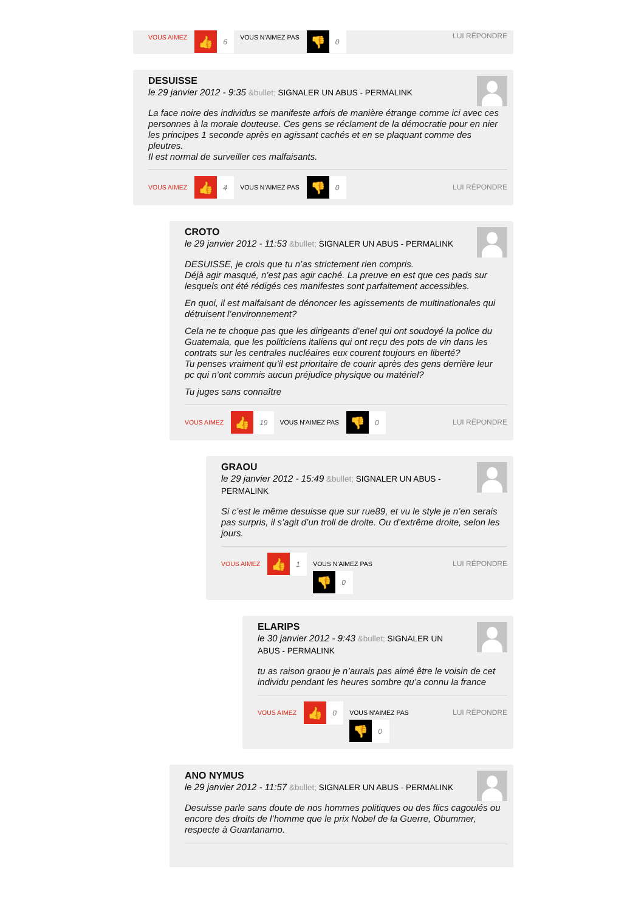VOUS AIMEZ 👍 6 VOUS N'AIMEZ PAS 👎 0 LUI RÉPONDRE
DESUISSE
le 29 janvier 2012 - 9:35 &bullet; SIGNALER UN ABUS - PERMALINK
La face noire des individus se manifeste arfois de manière étrange comme ici avec ces personnes à la morale douteuse. Ces gens se réclament de la démocratie pour en nier les principes 1 seconde après en agissant cachés et en se plaquant comme des pleutres.
Il est normal de surveiller ces malfaisants.
VOUS AIMEZ 👍 4 VOUS N'AIMEZ PAS 👎 0 LUI RÉPONDRE
CROTO
le 29 janvier 2012 - 11:53 &bullet; SIGNALER UN ABUS - PERMALINK
DESUISSE, je crois que tu n’as strictement rien compris.
Déjà agir masqué, n’est pas agir caché. La preuve en est que ces pads sur lesquels ont été rédigés ces manifestes sont parfaitement accessibles.
En quoi, il est malfaisant de dénoncer les agissements de multinationales qui détruisent l’environnement?
Cela ne te choque pas que les dirigeants d’enel qui ont soudoyé la police du Guatemala, que les politiciens italiens qui ont reçu des pots de vin dans les contrats sur les centrales nucléaires eux courent toujours en liberté?
Tu penses vraiment qu’il est prioritaire de courir après des gens derrière leur pc qui n’ont commis aucun préjudice physique ou matériel?
Tu juges sans connaître
VOUS AIMEZ 👍 19 VOUS N'AIMEZ PAS 👎 0 LUI RÉPONDRE
GRAOU
le 29 janvier 2012 - 15:49 &bullet; SIGNALER UN ABUS - PERMALINK
Si c’est le même desuisse que sur rue89, et vu le style je n’en serais pas surpris, il s’agit d’un troll de droite. Ou d’extrême droite, selon les jours.
VOUS AIMEZ 👍 1 VOUS N'AIMEZ PAS
👎 0 LUI RÉPONDRE
ELARIPS
le 30 janvier 2012 - 9:43 &bullet; SIGNALER UN ABUS - PERMALINK
tu as raison graou je n’aurais pas aimé être le voisin de cet individu pendant les heures sombre qu’a connu la france
VOUS AIMEZ 👍 0 VOUS N'AIMEZ PAS
👎 0 LUI RÉPONDRE
ANO NYMUS
le 29 janvier 2012 - 11:57 &bullet; SIGNALER UN ABUS - PERMALINK
Desuisse parle sans doute de nos hommes politiques ou des flics cagoulés ou encore des droits de l’homme que le prix Nobel de la Guerre, Obummer, respecte à Guantanamo.